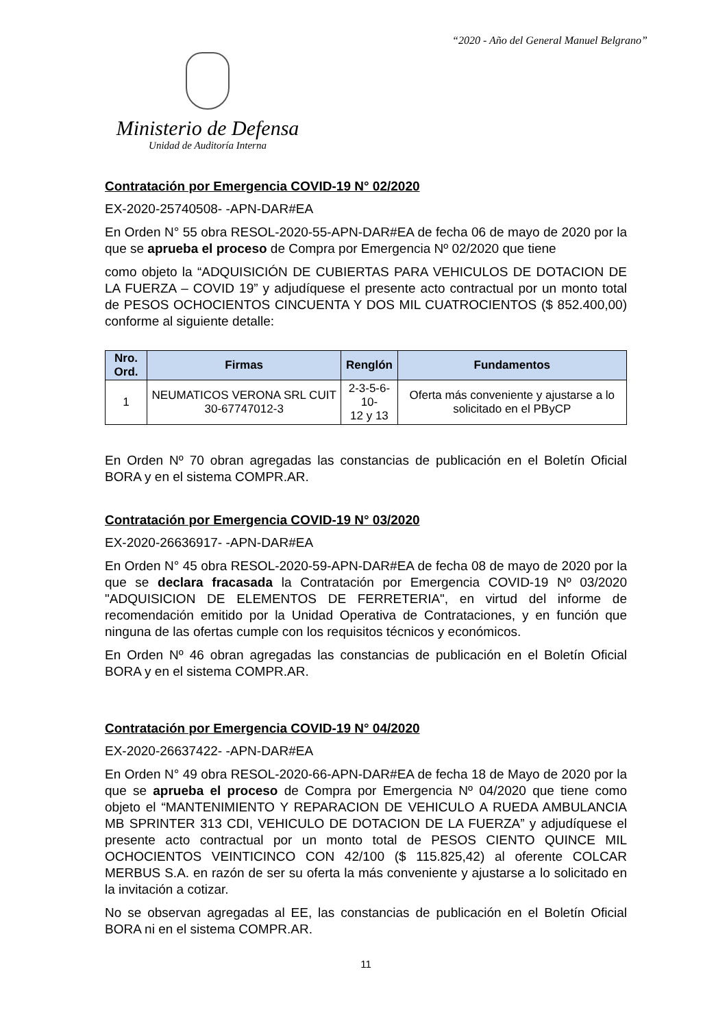“2020 - Año del General Manuel Belgrano”
Ministerio de Defensa
Unidad de Auditoría Interna
Contratación por Emergencia COVID-19 N° 02/2020
EX-2020-25740508- -APN-DAR#EA
En Orden N° 55 obra RESOL-2020-55-APN-DAR#EA de fecha 06 de mayo de 2020 por la que se aprueba el proceso de Compra por Emergencia Nº 02/2020 que tiene
como objeto la “ADQUISICIÓN DE CUBIERTAS PARA VEHICULOS DE DOTACION DE LA FUERZA – COVID 19” y adjudíquese el presente acto contractual por un monto total de PESOS OCHOCIENTOS CINCUENTA Y DOS MIL CUATROCIENTOS ($ 852.400,00) conforme al siguiente detalle:
| Nro. Ord. | Firmas | Renglón | Fundamentos |
| --- | --- | --- | --- |
| 1 | NEUMATICOS VERONA SRL CUIT 30-67747012-3 | 2-3-5-6-10- 12 y 13 | Oferta más conveniente y ajustarse a lo solicitado en el PByCP |
En Orden Nº 70 obran agregadas las constancias de publicación en el Boletín Oficial BORA y en el sistema COMPR.AR.
Contratación por Emergencia COVID-19 N° 03/2020
EX-2020-26636917- -APN-DAR#EA
En Orden N° 45 obra RESOL-2020-59-APN-DAR#EA de fecha 08 de mayo de 2020 por la que se declara fracasada la Contratación por Emergencia COVID-19 Nº 03/2020 "ADQUISICION DE ELEMENTOS DE FERRETERIA", en virtud del informe de recomendación emitido por la Unidad Operativa de Contrataciones, y en función que ninguna de las ofertas cumple con los requisitos técnicos y económicos.
En Orden Nº 46 obran agregadas las constancias de publicación en el Boletín Oficial BORA y en el sistema COMPR.AR.
Contratación por Emergencia COVID-19 N° 04/2020
EX-2020-26637422- -APN-DAR#EA
En Orden N° 49 obra RESOL-2020-66-APN-DAR#EA de fecha 18 de Mayo de 2020 por la que se aprueba el proceso de Compra por Emergencia Nº 04/2020 que tiene como objeto el “MANTENIMIENTO Y REPARACION DE VEHICULO A RUEDA AMBULANCIA MB SPRINTER 313 CDI, VEHICULO DE DOTACION DE LA FUERZA” y adjudíquese el presente acto contractual por un monto total de PESOS CIENTO QUINCE MIL OCHOCIENTOS VEINTICINCO CON 42/100 ($ 115.825,42) al oferente COLCAR MERBUS S.A. en razón de ser su oferta la más conveniente y ajustarse a lo solicitado en la invitación a cotizar.
No se observan agregadas al EE, las constancias de publicación en el Boletín Oficial BORA ni en el sistema COMPR.AR.
11